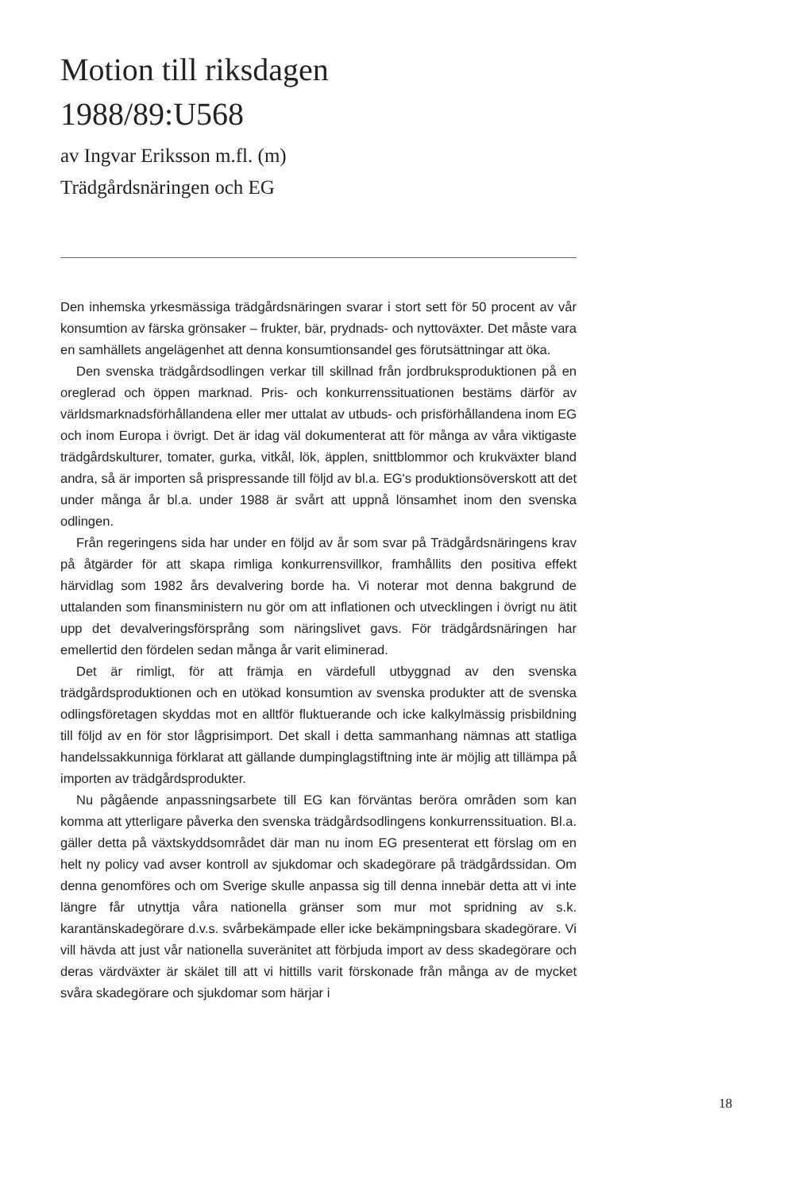Motion till riksdagen
1988/89:U568
av Ingvar Eriksson m.fl. (m)
Trädgårdsnäringen och EG
Den inhemska yrkesmässiga trädgårdsnäringen svarar i stort sett för 50 procent av vår konsumtion av färska grönsaker – frukter, bär, prydnads- och nyttoväxter. Det måste vara en samhällets angelägenhet att denna konsumtionsandel ges förutsättningar att öka.
Den svenska trädgårdsodlingen verkar till skillnad från jordbruksproduktionen på en oreglerad och öppen marknad. Pris- och konkurrenssituationen bestäms därför av världsmarknadsförhållandena eller mer uttalat av utbuds- och prisförhållandena inom EG och inom Europa i övrigt. Det är idag väl dokumenterat att för många av våra viktigaste trädgårdskulturer, tomater, gurka, vitkål, lök, äpplen, snittblommor och krukväxter bland andra, så är importen så prispressande till följd av bl.a. EG's produktionsöverskott att det under många år bl.a. under 1988 är svårt att uppnå lönsamhet inom den svenska odlingen.
Från regeringens sida har under en följd av år som svar på Trädgårdsnäringens krav på åtgärder för att skapa rimliga konkurrensvillkor, framhållits den positiva effekt härvidlag som 1982 års devalvering borde ha. Vi noterar mot denna bakgrund de uttalanden som finansministern nu gör om att inflationen och utvecklingen i övrigt nu ätit upp det devalveringsförsprång som näringslivet gavs. För trädgårdsnäringen har emellertid den fördelen sedan många år varit eliminerad.
Det är rimligt, för att främja en värdefull utbyggnad av den svenska trädgårdsproduktionen och en utökad konsumtion av svenska produkter att de svenska odlingsföretagen skyddas mot en alltför fluktuerande och icke kalkylmässig prisbildning till följd av en för stor lågprisimport. Det skall i detta sammanhang nämnas att statliga handelssakkunniga förklarat att gällande dumpinglagstiftning inte är möjlig att tillämpa på importen av trädgårdsprodukter.
Nu pågående anpassningsarbete till EG kan förväntas beröra områden som kan komma att ytterligare påverka den svenska trädgårdsodlingens konkurrenssituation. Bl.a. gäller detta på växtskyddsområdet där man nu inom EG presenterat ett förslag om en helt ny policy vad avser kontroll av sjukdomar och skadegörare på trädgårdssidan. Om denna genomföres och om Sverige skulle anpassa sig till denna innebär detta att vi inte längre får utnyttja våra nationella gränser som mur mot spridning av s.k. karantänskadegörare d.v.s. svårbekämpade eller icke bekämpningsbara skadegörare. Vi vill hävda att just vår nationella suveränitet att förbjuda import av dess skadegörare och deras värdväxter är skälet till att vi hittills varit förskonade från många av de mycket svåra skadegörare och sjukdomar som härjar i
18